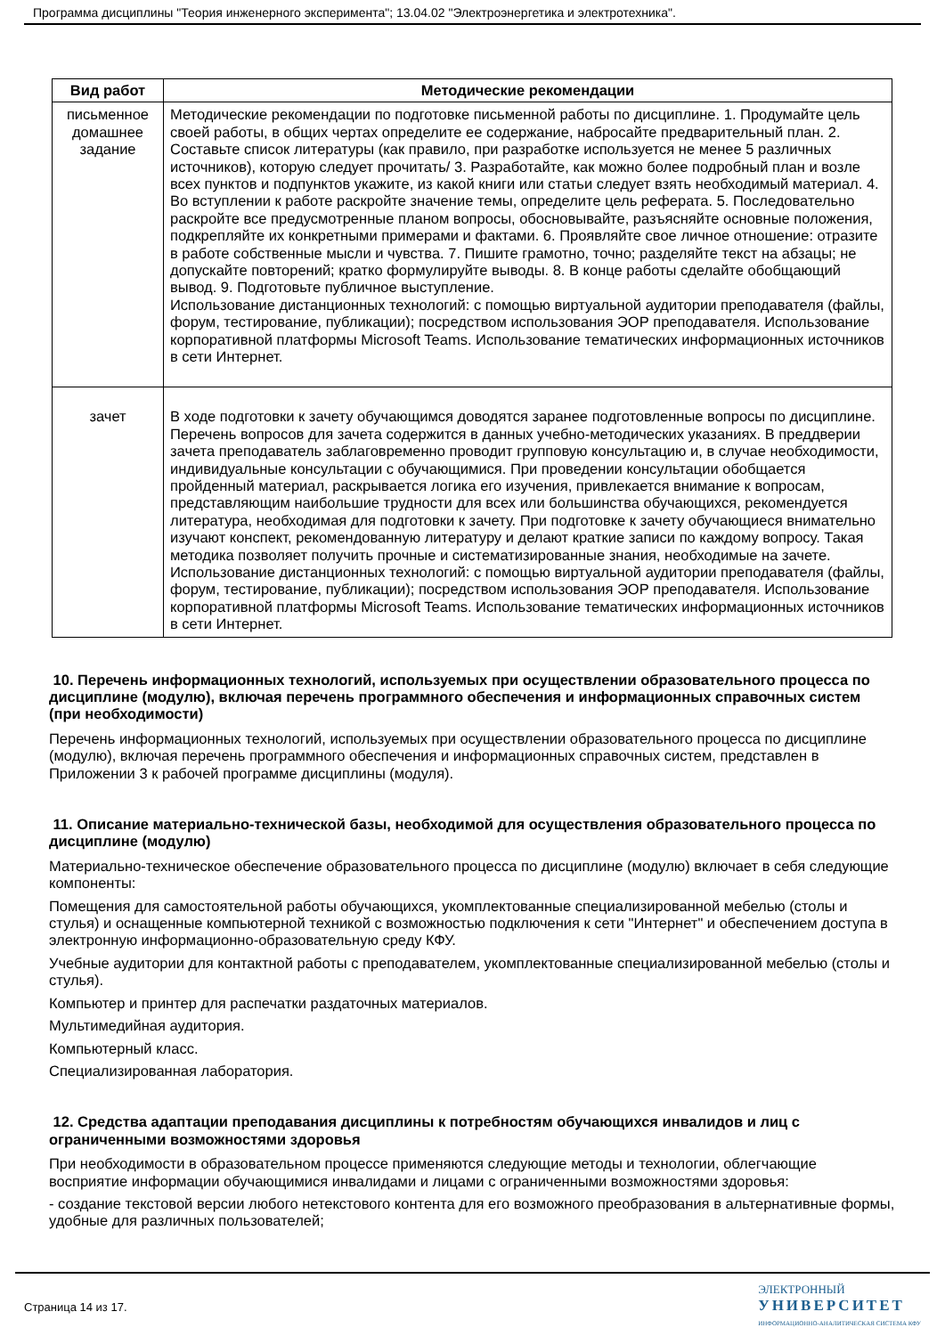Программа дисциплины "Теория инженерного эксперимента"; 13.04.02 "Электроэнергетика и электротехника".
| Вид работ | Методические рекомендации |
| --- | --- |
| письменное домашнее задание | Методические рекомендации по подготовке письменной работы по дисциплине. 1. Продумайте цель своей работы, в общих чертах определите ее содержание, набросайте предварительный план. 2. Составьте список литературы (как правило, при разработке используется не менее 5 различных источников), которую следует прочитать/ 3. Разработайте, как можно более подробный план и возле всех пунктов и подпунктов укажите, из какой книги или статьи следует взять необходимый материал. 4. Во вступлении к работе раскройте значение темы, определите цель реферата. 5. Последовательно раскройте все предусмотренные планом вопросы, обосновывайте, разъясняйте основные положения, подкрепляйте их конкретными примерами и фактами. 6. Проявляйте свое личное отношение: отразите в работе собственные мысли и чувства. 7. Пишите грамотно, точно; разделяйте текст на абзацы; не допускайте повторений; кратко формулируйте выводы. 8. В конце работы сделайте обобщающий вывод. 9. Подготовьте публичное выступление. Использование дистанционных технологий: с помощью виртуальной аудитории преподавателя (файлы, форум, тестирование, публикации); посредством использования ЭОР преподавателя. Использование корпоративной платформы Microsoft Teams. Использование тематических информационных источников в сети Интернет. |
| зачет | В ходе подготовки к зачету обучающимся доводятся заранее подготовленные вопросы по дисциплине. Перечень вопросов для зачета содержится в данных учебно-методических указаниях. В преддверии зачета преподаватель заблаговременно проводит групповую консультацию и, в случае необходимости, индивидуальные консультации с обучающимися. При проведении консультации обобщается пройденный материал, раскрывается логика его изучения, привлекается внимание к вопросам, представляющим наибольшие трудности для всех или большинства обучающихся, рекомендуется литература, необходимая для подготовки к зачету. При подготовке к зачету обучающиеся внимательно изучают конспект, рекомендованную литературу и делают краткие записи по каждому вопросу. Такая методика позволяет получить прочные и систематизированные знания, необходимые на зачете. Использование дистанционных технологий: с помощью виртуальной аудитории преподавателя (файлы, форум, тестирование, публикации); посредством использования ЭОР преподавателя. Использование корпоративной платформы Microsoft Teams. Использование тематических информационных источников в сети Интернет. |
10. Перечень информационных технологий, используемых при осуществлении образовательного процесса по дисциплине (модулю), включая перечень программного обеспечения и информационных справочных систем (при необходимости)
Перечень информационных технологий, используемых при осуществлении образовательного процесса по дисциплине (модулю), включая перечень программного обеспечения и информационных справочных систем, представлен в Приложении 3 к рабочей программе дисциплины (модуля).
11. Описание материально-технической базы, необходимой для осуществления образовательного процесса по дисциплине (модулю)
Материально-техническое обеспечение образовательного процесса по дисциплине (модулю) включает в себя следующие компоненты:
Помещения для самостоятельной работы обучающихся, укомплектованные специализированной мебелью (столы и стулья) и оснащенные компьютерной техникой с возможностью подключения к сети "Интернет" и обеспечением доступа в электронную информационно-образовательную среду КФУ.
Учебные аудитории для контактной работы с преподавателем, укомплектованные специализированной мебелью (столы и стулья).
Компьютер и принтер для распечатки раздаточных материалов.
Мультимедийная аудитория.
Компьютерный класс.
Специализированная лаборатория.
12. Средства адаптации преподавания дисциплины к потребностям обучающихся инвалидов и лиц с ограниченными возможностями здоровья
При необходимости в образовательном процессе применяются следующие методы и технологии, облегчающие восприятие информации обучающимися инвалидами и лицами с ограниченными возможностями здоровья:
- создание текстовой версии любого нетекстового контента для его возможного преобразования в альтернативные формы, удобные для различных пользователей;
Страница 14 из 17.
ЭЛЕКТРОННЫЙ
УНИВЕРСИТЕТ
ИНФОРМАЦИОННО-АНАЛИТИЧЕСКАЯ СИСТЕМА КФУ